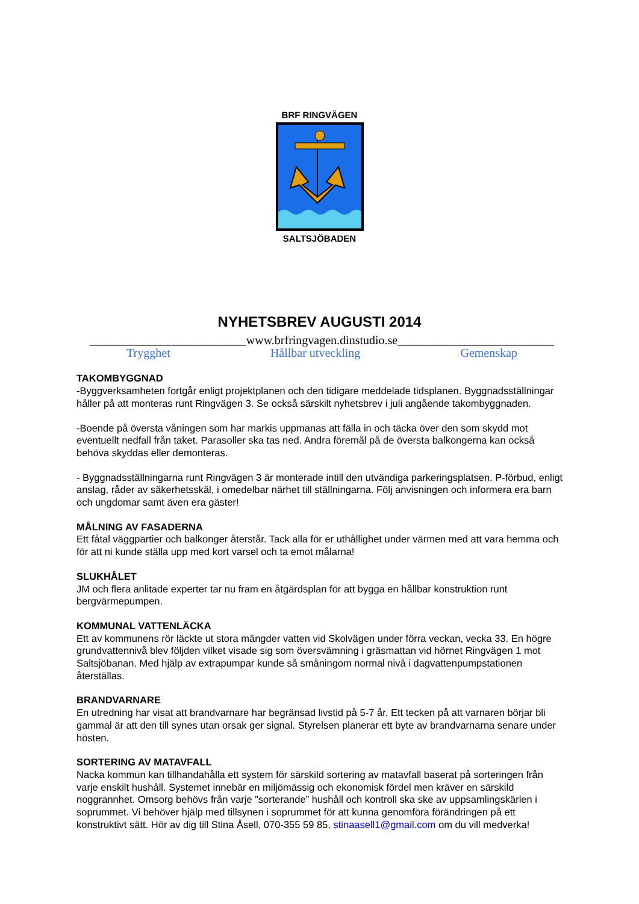BRF RINGVÄGEN
SALTSJÖBADEN
NYHETSBREV AUGUSTI 2014
__________________________www.brfringvagen.dinstudio.se__________________________
Trygghet Hållbar utveckling Gemenskap
TAKOMBYGGNAD
-Byggverksamheten fortgår enligt projektplanen och den tidigare meddelade tidsplanen. Byggnadsställningar håller på att monteras runt Ringvägen 3. Se också särskilt nyhetsbrev i juli angående takombyggnaden.
-Boende på översta våningen som har markis uppmanas att fälla in och täcka över den som skydd mot eventuellt nedfall från taket. Parasoller ska tas ned. Andra föremål på de översta balkongerna kan också behöva skyddas eller demonteras.
- Byggnadsställningarna runt Ringvägen 3 är monterade intill den utvändiga parkeringsplatsen. P-förbud, enligt anslag, råder av säkerhetsskäl, i omedelbar närhet till ställningarna. Följ anvisningen och informera era barn och ungdomar samt även era gäster!
MÅLNING AV FASADERNA
Ett fåtal väggpartier och balkonger återstår. Tack alla för er uthållighet under värmen med att vara hemma och för att ni kunde ställa upp med kort varsel och ta emot målarna!
SLUKHÅLET
JM och flera anlitade experter tar nu fram en åtgärdsplan för att bygga en hållbar konstruktion runt bergvärmepumpen.
KOMMUNAL VATTENLÄCKA
Ett av kommunens rör läckte ut stora mängder vatten vid Skolvägen under förra veckan, vecka 33. En högre grundvattennivå blev följden vilket visade sig som översvämning i gräsmattan vid hörnet Ringvägen 1 mot Saltsjöbanan. Med hjälp av extrapumpar kunde så småningom normal nivå i dagvattenpumpstationen återställas.
BRANDVARNARE
En utredning har visat att brandvarnare har begränsad livstid på 5-7 år. Ett tecken på att varnaren börjar bli gammal är att den till synes utan orsak ger signal. Styrelsen planerar ett byte av brandvarnarna senare under hösten.
SORTERING AV MATAVFALL
Nacka kommun kan tillhandahålla ett system för särskild sortering av matavfall baserat på sorteringen från varje enskilt hushåll. Systemet innebär en miljömässig och ekonomisk fördel men kräver en särskild noggrannhet. Omsorg behövs från varje ”sorterande” hushåll och kontroll ska ske av uppsamlingskärlen i soprummet. Vi behöver hjälp med tillsynen i soprummet för att kunna genomföra förändringen på ett konstruktivt sätt. Hör av dig till Stina Åsell, 070-355 59 85, stinaasell1@gmail.com om du vill medverka!